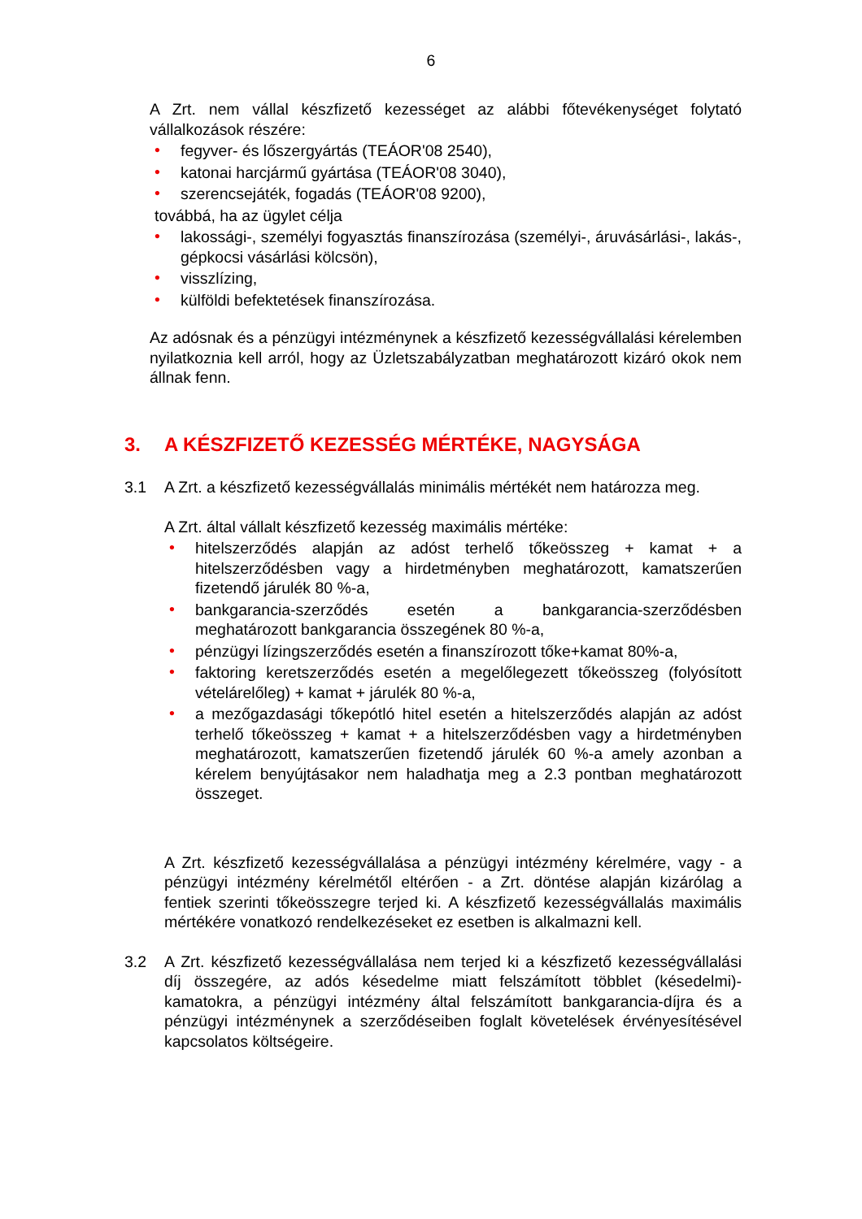6
A Zrt. nem vállal készfizető kezességet az alábbi főtevékenységet folytató vállalkozások részére:
• fegyver- és lőszergyártás (TEÁOR'08 2540),
• katonai harcjármű gyártása (TEÁOR'08 3040),
• szerencsejáték, fogadás (TEÁOR'08 9200),
továbbá, ha az ügylet célja
• lakossági-, személyi fogyasztás finanszírozása (személyi-, áruvásárlási-, lakás-, gépkocsi vásárlási kölcsön),
• visszlízing,
• külföldi befektetések finanszírozása.
Az adósnak és a pénzügyi intézménynek a készfizető kezességvállalási kérelemben nyilatkoznia kell arról, hogy az Üzletszabályzatban meghatározott kizáró okok nem állnak fenn.
3. A KÉSZFIZETŐ KEZESSÉG MÉRTÉKE, NAGYSÁGA
3.1 A Zrt. a készfizető kezességvállalás minimális mértékét nem határozza meg.
A Zrt. által vállalt készfizető kezesség maximális mértéke:
• hitelszerződés alapján az adóst terhelő tőkeösszeg + kamat + a hitelszerződésben vagy a hirdetményben meghatározott, kamatszerűen fizetendő járulék 80 %-a,
• bankgarancia-szerződés esetén a bankgarancia-szerződésben meghatározott bankgarancia összegének 80 %-a,
• pénzügyi lízingszerződés esetén a finanszírozott tőke+kamat 80%-a,
• faktoring keretszerződés esetén a megelőlegezett tőkeösszeg (folyósított vételárelőleg) + kamat + járulék 80 %-a,
• a mezőgazdasági tőkepótló hitel esetén a hitelszerződés alapján az adóst terhelő tőkeösszeg + kamat + a hitelszerződésben vagy a hirdetményben meghatározott, kamatszerűen fizetendő járulék 60 %-a amely azonban a kérelem benyújtásakor nem haladhatja meg a 2.3 pontban meghatározott összeget.
A Zrt. készfizető kezességvállalása a pénzügyi intézmény kérelmére, vagy - a pénzügyi intézmény kérelmétől eltérően - a Zrt. döntése alapján kizárólag a fentiek szerinti tőkeösszegre terjed ki. A készfizető kezességvállalás maximális mértékére vonatkozó rendelkezéseket ez esetben is alkalmazni kell.
3.2 A Zrt. készfizető kezességvállalása nem terjed ki a készfizető kezességvállalási díj összegére, az adós késedelme miatt felszámított többlet (késedelmi)- kamatokra, a pénzügyi intézmény által felszámított bankgarancia-díjra és a pénzügyi intézménynek a szerződéseiben foglalt követelések érvényesítésével kapcsolatos költségeire.